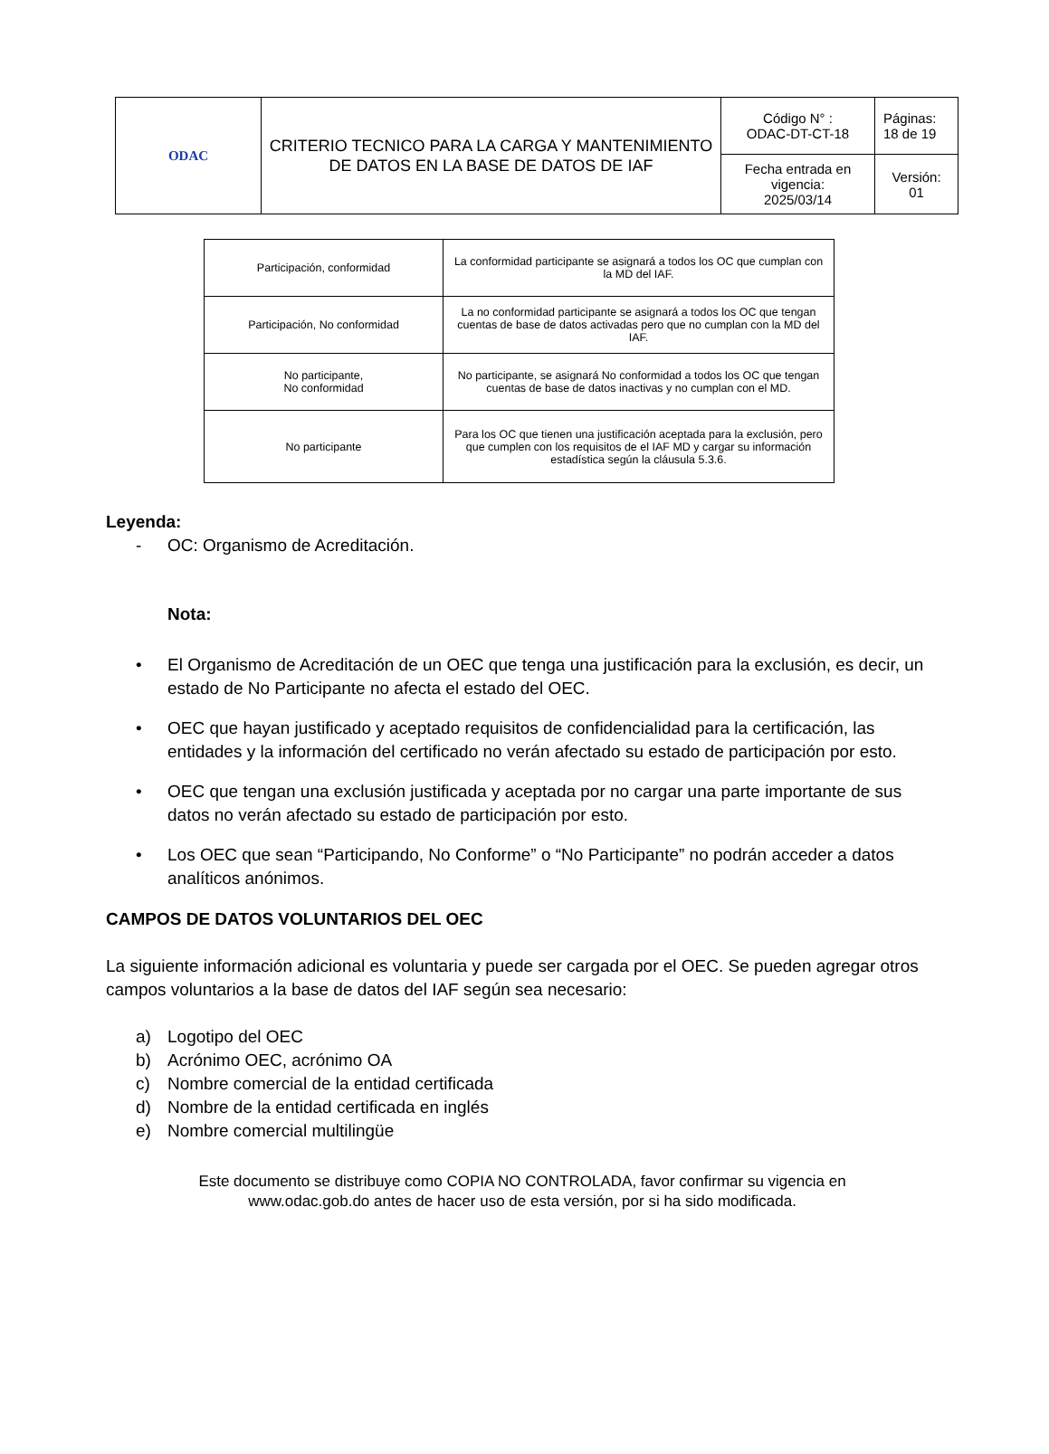| ODAC | CRITERIO TECNICO PARA LA CARGA Y MANTENIMIENTO DE DATOS EN LA BASE DE DATOS DE IAF | Código N° : ODAC-DT-CT-18 | Páginas: 18 de 19 |
| | | Fecha entrada en vigencia: 2025/03/14 | Versión: 01 |
| Participación, conformidad | La conformidad participante se asignará a todos los OC que cumplan con la MD del IAF. |
| Participación, No conformidad | La no conformidad participante se asignará a todos los OC que tengan cuentas de base de datos activadas pero que no cumplan con la MD del IAF. |
| No participante, No conformidad | No participante, se asignará No conformidad a todos los OC que tengan cuentas de base de datos inactivas y no cumplan con el MD. |
| No participante | Para los OC que tienen una justificación aceptada para la exclusión, pero que cumplen con los requisitos de el IAF MD y cargar su información estadística según la cláusula 5.3.6. |
Leyenda:
- OC: Organismo de Acreditación.
Nota:
• El Organismo de Acreditación de un OEC que tenga una justificación para la exclusión, es decir, un estado de No Participante no afecta el estado del OEC.
• OEC que hayan justificado y aceptado requisitos de confidencialidad para la certificación, las entidades y la información del certificado no verán afectado su estado de participación por esto.
• OEC que tengan una exclusión justificada y aceptada por no cargar una parte importante de sus datos no verán afectado su estado de participación por esto.
• Los OEC que sean “Participando, No Conforme” o “No Participante” no podrán acceder a datos analíticos anónimos.
CAMPOS DE DATOS VOLUNTARIOS DEL OEC
La siguiente información adicional es voluntaria y puede ser cargada por el OEC. Se pueden agregar otros campos voluntarios a la base de datos del IAF según sea necesario:
a) Logotipo del OEC
b) Acrónimo OEC, acrónimo OA
c) Nombre comercial de la entidad certificada
d) Nombre de la entidad certificada en inglés
e) Nombre comercial multilingüe
Este documento se distribuye como COPIA NO CONTROLADA, favor confirmar su vigencia en
www.odac.gob.do antes de hacer uso de esta versión, por si ha sido modificada.